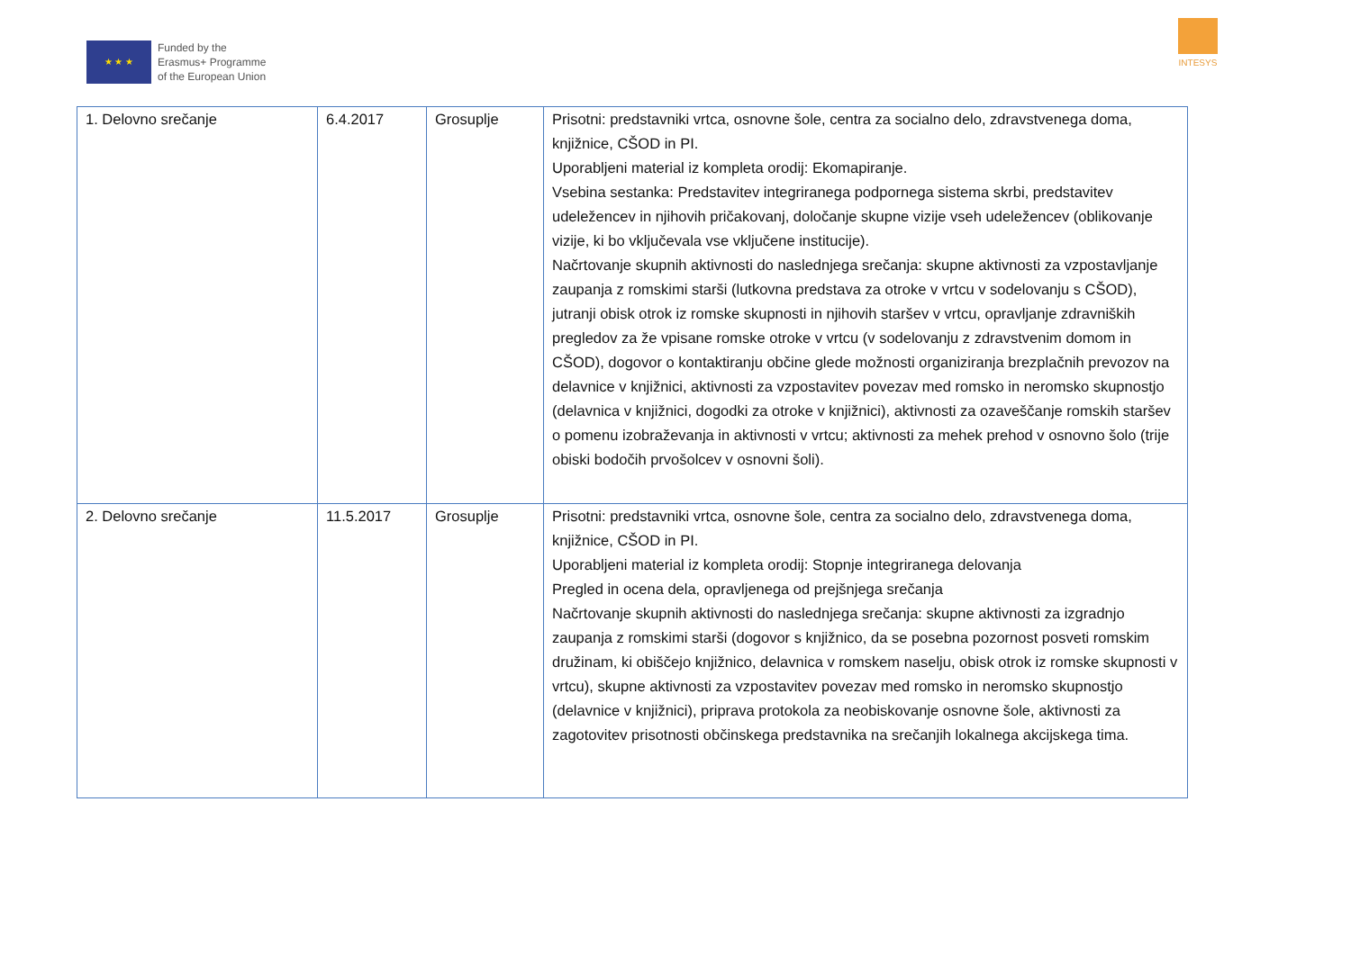★ ★ ★
Funded by the
Erasmus+ Programme
of the European Union
INTESYS
| 1. Delovno srečanje | 6.4.2017 | Grosuplje | Prisotni: predstavniki vrtca, osnovne šole, centra za socialno delo, zdravstvenega doma, knjižnice, CŠOD in PI. Uporabljeni material iz kompleta orodij: Ekomapiranje. Vsebina sestanka: Predstavitev integriranega podpornega sistema skrbi, predstavitev udeležencev in njihovih pričakovanj, določanje skupne vizije vseh udeležencev (oblikovanje vizije, ki bo vključevala vse vključene institucije). Načrtovanje skupnih aktivnosti do naslednjega srečanja: skupne aktivnosti za vzpostavljanje zaupanja z romskimi starši (lutkovna predstava za otroke v vrtcu v sodelovanju s CŠOD), jutranji obisk otrok iz romske skupnosti in njihovih staršev v vrtcu, opravljanje zdravniških pregledov za že vpisane romske otroke v vrtcu (v sodelovanju z zdravstvenim domom in CŠOD), dogovor o kontaktiranju občine glede možnosti organiziranja brezplačnih prevozov na delavnice v knjižnici, aktivnosti za vzpostavitev povezav med romsko in neromsko skupnostjo (delavnica v knjižnici, dogodki za otroke v knjižnici), aktivnosti za ozaveščanje romskih staršev o pomenu izobraževanja in aktivnosti v vrtcu; aktivnosti za mehek prehod v osnovno šolo (trije obiski bodočih prvošolcev v osnovni šoli). |
| 2. Delovno srečanje | 11.5.2017 | Grosuplje | Prisotni: predstavniki vrtca, osnovne šole, centra za socialno delo, zdravstvenega doma, knjižnice, CŠOD in PI. Uporabljeni material iz kompleta orodij: Stopnje integriranega delovanja Pregled in ocena dela, opravljenega od prejšnjega srečanja Načrtovanje skupnih aktivnosti do naslednjega srečanja: skupne aktivnosti za izgradnjo zaupanja z romskimi starši (dogovor s knjižnico, da se posebna pozornost posveti romskim družinam, ki obiščejo knjižnico, delavnica v romskem naselju, obisk otrok iz romske skupnosti v vrtcu), skupne aktivnosti za vzpostavitev povezav med romsko in neromsko skupnostjo (delavnice v knjižnici), priprava protokola za neobiskovanje osnovne šole, aktivnosti za zagotovitev prisotnosti občinskega predstavnika na srečanjih lokalnega akcijskega tima. |